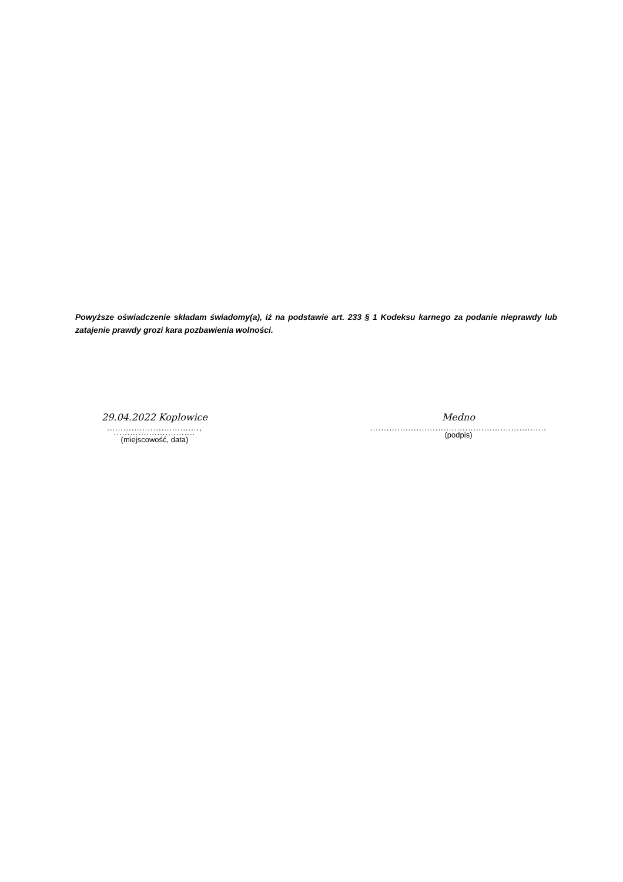Powyższe oświadczenie składam świadomy(a), iż na podstawie art. 233 § 1 Kodeksu karnego za podanie nieprawdy lub zatajenie prawdy grozi kara pozbawienia wolności.
29.04.2022 Koplowice
.................................., ..............................
(miejscowość, data)
Medno
.................................................................
(podpis)